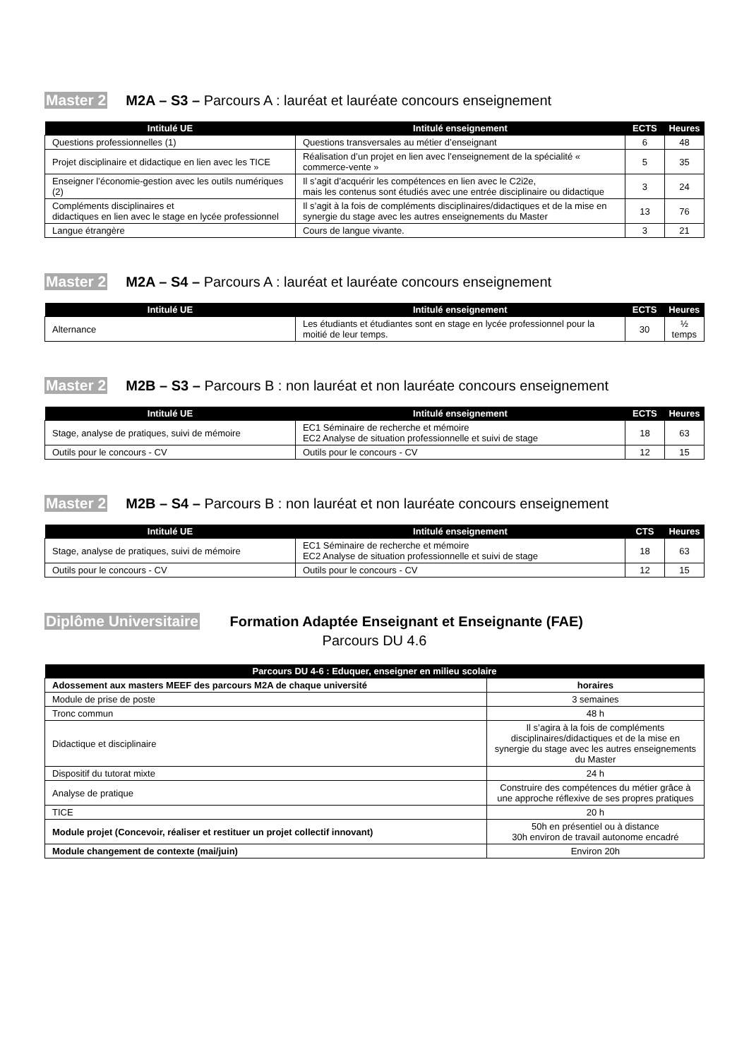Master 2 M2A – S3 – Parcours A : lauréat et lauréate concours enseignement
| Intitulé UE | Intitulé enseignement | ECTS | Heures |
| --- | --- | --- | --- |
| Questions professionnelles (1) | Questions transversales au métier d’enseignant | 6 | 48 |
| Projet disciplinaire et didactique en lien avec les TICE | Réalisation d’un projet en lien avec l’enseignement de la spécialité « commerce-vente » | 5 | 35 |
| Enseigner l’économie-gestion avec les outils numériques (2) | Il s’agit d’acquérir les compétences en lien avec le C2i2e, mais les contenus sont étudiés avec une entrée disciplinaire ou didactique | 3 | 24 |
| Compléments disciplinaires et didactiques en lien avec le stage en lycée professionnel | Il s’agit à la fois de compléments disciplinaires/didactiques et de la mise en synergie du stage avec les autres enseignements du Master | 13 | 76 |
| Langue étrangère | Cours de langue vivante. | 3 | 21 |
Master 2 M2A – S4 – Parcours A : lauréat et lauréate concours enseignement
| Intitulé UE | Intitulé enseignement | ECTS | Heures |
| --- | --- | --- | --- |
| Alternance | Les étudiants et étudiantes sont en stage en lycée professionnel pour la moitié de leur temps. | 30 | ½ temps |
Master 2 M2B – S3 – Parcours B : non lauréat et non lauréate concours enseignement
| Intitulé UE | Intitulé enseignement | ECTS | Heures |
| --- | --- | --- | --- |
| Stage, analyse de pratiques, suivi de mémoire | EC1 Séminaire de recherche et mémoire EC2 Analyse de situation professionnelle et suivi de stage | 18 | 63 |
| Outils pour le concours - CV | Outils pour le concours - CV | 12 | 15 |
Master 2 M2B – S4 – Parcours B : non lauréat et non lauréate concours enseignement
| Intitulé UE | Intitulé enseignement | CTS | Heures |
| --- | --- | --- | --- |
| Stage, analyse de pratiques, suivi de mémoire | EC1 Séminaire de recherche et mémoire EC2 Analyse de situation professionnelle et suivi de stage | 18 | 63 |
| Outils pour le concours - CV | Outils pour le concours - CV | 12 | 15 |
Diplôme Universitaire Formation Adaptée Enseignant et Enseignante (FAE)
Parcours DU 4.6
| Parcours DU 4-6 : Eduquer, enseigner en milieu scolaire | |
| --- | --- |
| Adossement aux masters MEEF des parcours M2A de chaque université | horaires |
| Module de prise de poste | 3 semaines |
| Tronc commun | 48 h |
| Didactique et disciplinaire | Il s’agira à la fois de compléments disciplinaires/didactiques et de la mise en synergie du stage avec les autres enseignements du Master |
| Dispositif du tutorat mixte | 24 h |
| Analyse de pratique | Construire des compétences du métier grâce à une approche réflexive de ses propres pratiques |
| TICE | 20 h |
| Module projet (Concevoir, réaliser et restituer un projet collectif innovant) | 50h en présentiel ou à distance 30h environ de travail autonome encadré |
| Module changement de contexte (mai/juin) | Environ 20h |